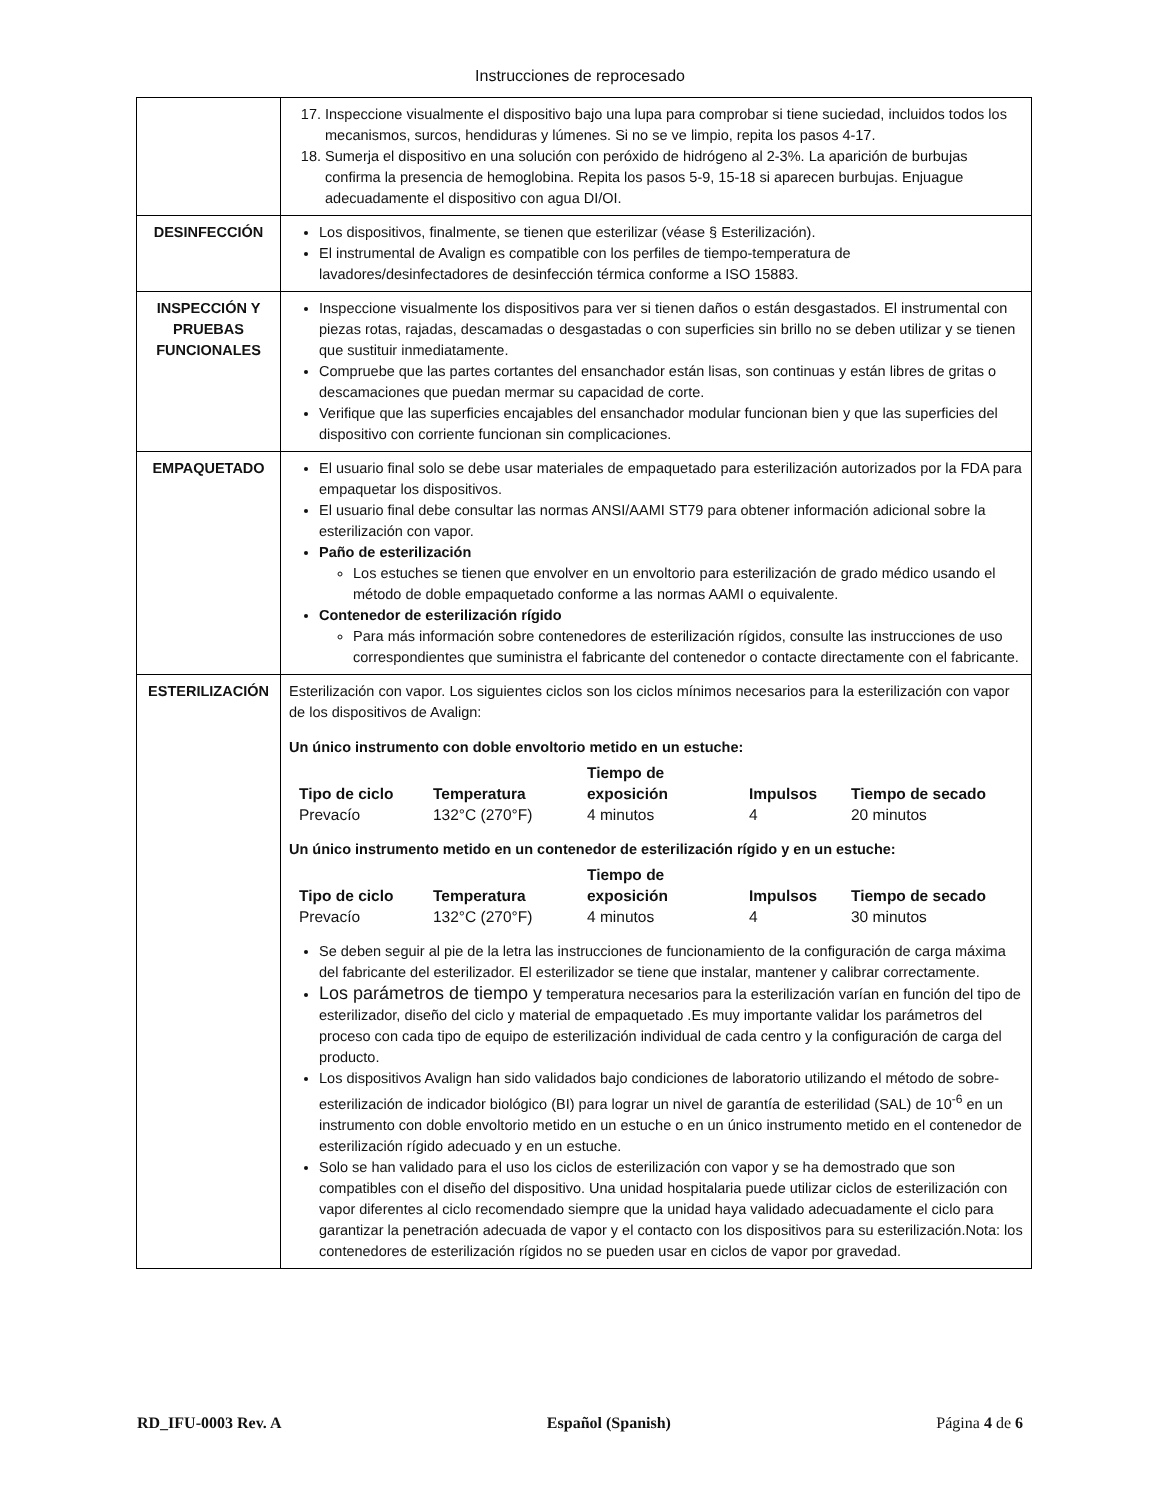Instrucciones de reprocesado
| | 17. Inspeccione visualmente el dispositivo bajo una lupa para comprobar si tiene suciedad, incluidos todos los mecanismos, surcos, hendiduras y lúmenes. Si no se ve limpio, repita los pasos 4-17. 18. Sumerja el dispositivo en una solución con peróxido de hidrógeno al 2-3%. La aparición de burbujas confirma la presencia de hemoglobina. Repita los pasos 5-9, 15-18 si aparecen burbujas. Enjuague adecuadamente el dispositivo con agua DI/OI. |
| DESINFECCIÓN | Los dispositivos, finalmente, se tienen que esterilizar (véase § Esterilización). El instrumental de Avalign es compatible con los perfiles de tiempo-temperatura de lavadores/desinfectadores de desinfección térmica conforme a ISO 15883. |
| INSPECCIÓN Y PRUEBAS FUNCIONALES | Inspeccione visualmente los dispositivos para ver si tienen daños o están desgastados. El instrumental con piezas rotas, rajadas, descamadas o desgastadas o con superficies sin brillo no se deben utilizar y se tienen que sustituir inmediatamente. Compruebe que las partes cortantes del ensanchador están lisas, son continuas y están libres de gritas o descamaciones que puedan mermar su capacidad de corte. Verifique que las superficies encajables del ensanchador modular funcionan bien y que las superficies del dispositivo con corriente funcionan sin complicaciones. |
| EMPAQUETADO | El usuario final solo se debe usar materiales de empaquetado para esterilización autorizados por la FDA para empaquetar los dispositivos. El usuario final debe consultar las normas ANSI/AAMI ST79 para obtener información adicional sobre la esterilización con vapor. Paño de esterilización Los estuches se tienen que envolver en un envoltorio para esterilización de grado médico usando el método de doble empaquetado conforme a las normas AAMI o equivalente. Contenedor de esterilización rígido Para más información sobre contenedores de esterilización rígidos, consulte las instrucciones de uso correspondientes que suministra el fabricante del contenedor o contacte directamente con el fabricante. |
| ESTERILIZACIÓN | Esterilización con vapor. Los siguientes ciclos son los ciclos mínimos necesarios para la esterilización con vapor de los dispositivos de Avalign: Un único instrumento con doble envoltorio metido en un estuche: / Tipo de ciclo / Temperatura / Tiempo de exposición / Impulsos / Tiempo de secado / / --- / --- / --- / --- / --- / / Prevacío / 132°C (270°F) / 4 minutos / 4 / 20 minutos / Un único instrumento metido en un contenedor de esterilización rígido y en un estuche: / Tipo de ciclo / Temperatura / Tiempo de exposición / Impulsos / Tiempo de secado / / --- / --- / --- / --- / --- / / Prevacío / 132°C (270°F) / 4 minutos / 4 / 30 minutos / Se deben seguir al pie de la letra las instrucciones de funcionamiento de la configuración de carga máxima del fabricante del esterilizador. El esterilizador se tiene que instalar, mantener y calibrar correctamente. Los parámetros de tiempo y temperatura necesarios para la esterilización varían en función del tipo de esterilizador, diseño del ciclo y material de empaquetado .Es muy importante validar los parámetros del proceso con cada tipo de equipo de esterilización individual de cada centro y la configuración de carga del producto. Los dispositivos Avalign han sido validados bajo condiciones de laboratorio utilizando el método de sobre-esterilización de indicador biológico (BI) para lograr un nivel de garantía de esterilidad (SAL) de 10<sup>-6</sup> en un instrumento con doble envoltorio metido en un estuche o en un único instrumento metido en el contenedor de esterilización rígido adecuado y en un estuche. Solo se han validado para el uso los ciclos de esterilización con vapor y se ha demostrado que son compatibles con el diseño del dispositivo. Una unidad hospitalaria puede utilizar ciclos de esterilización con vapor diferentes al ciclo recomendado siempre que la unidad haya validado adecuadamente el ciclo para garantizar la penetración adecuada de vapor y el contacto con los dispositivos para su esterilización.Nota: los contenedores de esterilización rígidos no se pueden usar en ciclos de vapor por gravedad. |
RD_IFU-0003 Rev. A Español (Spanish) Página 4 de 6